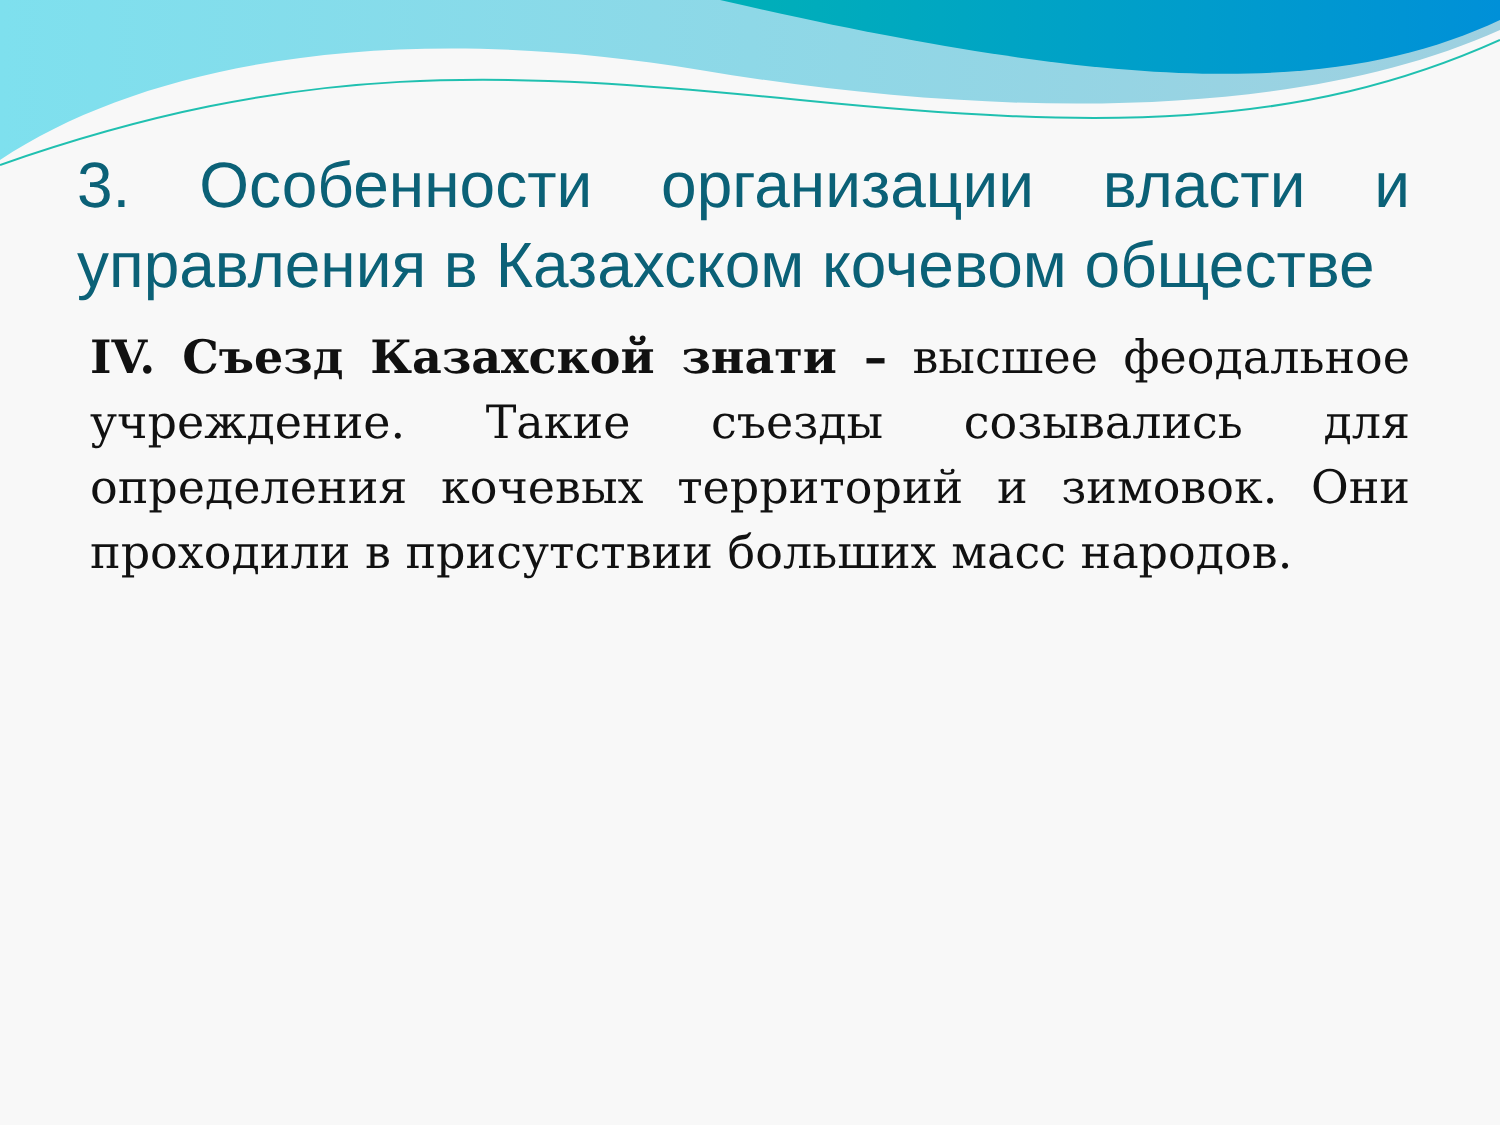3. Особенности организации власти и управления в Казахском кочевом обществе
IV. Съезд Казахской знати – высшее феодальное учреждение. Такие съезды созывались для определения кочевых территорий и зимовок. Они проходили в присутствии больших масс народов.